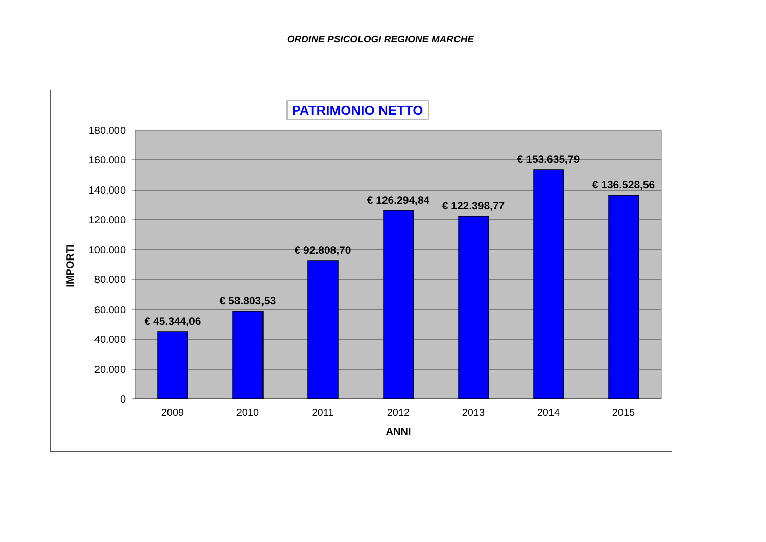ORDINE PSICOLOGI REGIONE MARCHE
PATRIMONIO NETTO
180.000
160.000
140.000
120.000
100.000
80.000
60.000
40.000
20.000
0
€ 45.344,06
€ 58.803,53
€ 92.808,70
€ 126.294,84
€ 122.398,77
€ 153.635,79
€ 136.528,56
2009
2010
2011
2012
2013
2014
2015
ANNI
IMPORTI